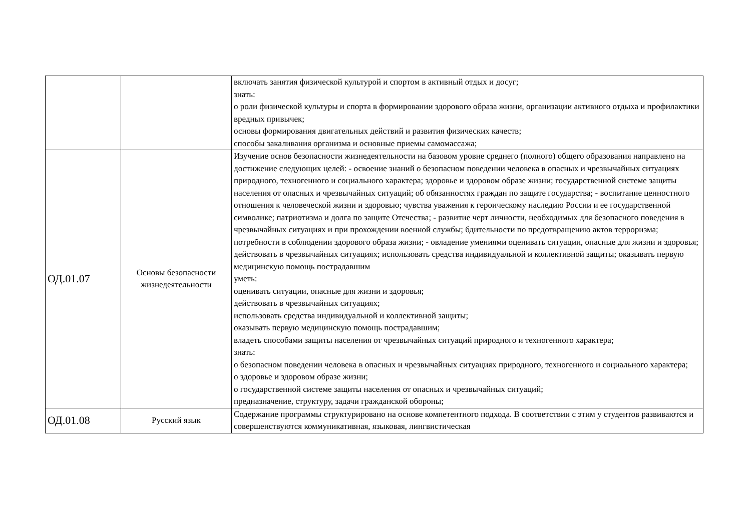| | | включать занятия физической культурой и спортом в активный отдых и досуг; знать: о роли физической культуры и спорта в формировании здорового образа жизни, организации активного отдыха и профилактики вредных привычек; основы формирования двигательных действий и развития физических качеств; способы закаливания организма и основные приемы самомассажа; |
| ОД.01.07 | Основы безопасности жизнедеятельности | Изучение основ безопасности жизнедеятельности на базовом уровне среднего (полного) общего образования направлено на достижение следующих целей: - освоение знаний о безопасном поведении человека в опасных и чрезвычайных ситуациях природного, техногенного и социального характера; здоровье и здоровом образе жизни; государственной системе защиты населения от опасных и чрезвычайных ситуаций; об обязанностях граждан по защите государства; - воспитание ценностного отношения к человеческой жизни и здоровью; чувства уважения к героическому наследию России и ее государственной символике; патриотизма и долга по защите Отечества; - развитие черт личности, необходимых для безопасного поведения в чрезвычайных ситуациях и при прохождении военной службы; бдительности по предотвращению актов терроризма; потребности в соблюдении здорового образа жизни; - овладение умениями оценивать ситуации, опасные для жизни и здоровья; действовать в чрезвычайных ситуациях; использовать средства индивидуальной и коллективной защиты; оказывать первую медицинскую помощь пострадавшим уметь: оценивать ситуации, опасные для жизни и здоровья; действовать в чрезвычайных ситуациях; использовать средства индивидуальной и коллективной защиты; оказывать первую медицинскую помощь пострадавшим; владеть способами защиты населения от чрезвычайных ситуаций природного и техногенного характера; знать: о безопасном поведении человека в опасных и чрезвычайных ситуациях природного, техногенного и социального характера; о здоровье и здоровом образе жизни; о государственной системе защиты населения от опасных и чрезвычайных ситуаций; предназначение, структуру, задачи гражданской обороны; |
| ОД.01.08 | Русский язык | Содержание программы структурировано на основе компетентного подхода. В соответствии с этим у студентов развиваются и совершенствуются коммуникативная, языковая, лингвистическая |